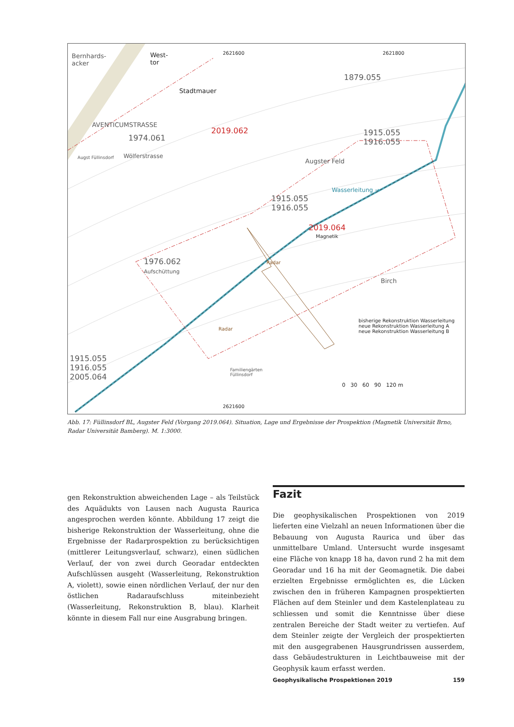Bernhards-
acker
West-
tor
2621600 2621800
AVENTICUMSTRASSE
Wölferstrasse
Stadtmauer
1879.055
1974.061
2019.062 1915.055
1916.055
Augster Feld Augst Füllinsdorf
1915.055
1916.055
Wasserleitung →
2019.064
Magnetik
1976.062
Aufschüttung
Radar
Radar
Birch
bisherige Rekonstruktion Wasserleitung
neue Rekonstruktion Wasserleitung A
neue Rekonstruktion Wasserleitung B
1915.055
1916.055
2005.064
Familiengärten
Füllinsdorf
0 30 60 90 120 m
2621600
Abb. 17: Füllinsdorf BL, Augster Feld (Vorgang 2019.064). Situation, Lage und Ergebnisse der Prospektion (Magnetik Universität Brno, Radar Universität Bamberg). M. 1:3000.
gen Rekonstruktion abweichenden Lage – als Teilstück des Aquädukts von Lausen nach Augusta Raurica angesprochen werden könnte. Abbildung 17 zeigt die bisherige Rekonstruktion der Wasserleitung, ohne die Ergebnisse der Radarprospektion zu berücksichtigen (mittlerer Leitungsverlauf, schwarz), einen südlichen Verlauf, der von zwei durch Georadar entdeckten Aufschlüssen ausgeht (Wasserleitung, Rekonstruktion A, violett), sowie einen nördlichen Verlauf, der nur den östlichen Radaraufschluss miteinbezieht (Wasserleitung, Rekonstruktion B, blau). Klarheit könnte in diesem Fall nur eine Ausgrabung bringen.
Fazit
Die geophysikalischen Prospektionen von 2019 lieferten eine Vielzahl an neuen Informationen über die Bebauung von Augusta Raurica und über das unmittelbare Umland. Untersucht wurde insgesamt eine Fläche von knapp 18 ha, davon rund 2 ha mit dem Georadar und 16 ha mit der Geomagnetik. Die dabei erzielten Ergebnisse ermöglichten es, die Lücken zwischen den in früheren Kampagnen prospektierten Flächen auf dem Steinler und dem Kastelenplateau zu schliessen und somit die Kenntnisse über diese zentralen Bereiche der Stadt weiter zu vertiefen. Auf dem Steinler zeigte der Vergleich der prospektierten mit den ausgegrabenen Hausgrundrissen ausserdem, dass Gebäudestrukturen in Leichtbauweise mit der Geophysik kaum erfasst werden.
Geophysikalische Prospektionen 2019 159